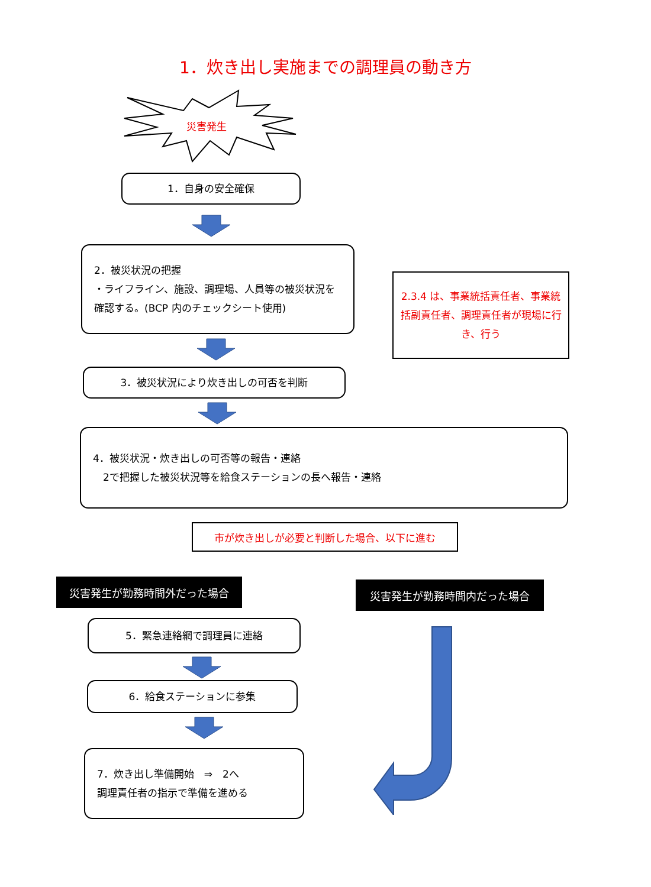1．炊き出し実施までの調理員の動き方
災害発生
1．自身の安全確保
2．被災状況の把握
・ライフライン、施設、調理場、人員等の被災状況を確認する。(BCP 内のチェックシート使用)
2.3.4 は、事業統括責任者、事業統括副責任者、調理責任者が現場に行き、行う
3．被災状況により炊き出しの可否を判断
4．被災状況・炊き出しの可否等の報告・連絡
　2で把握した被災状況等を給食ステーションの長へ報告・連絡
市が炊き出しが必要と判断した場合、以下に進む
災害発生が勤務時間外だった場合 災害発生が勤務時間内だった場合
5．緊急連絡網で調理員に連絡
6．給食ステーションに参集
7．炊き出し準備開始　⇒　2へ
調理責任者の指示で準備を進める